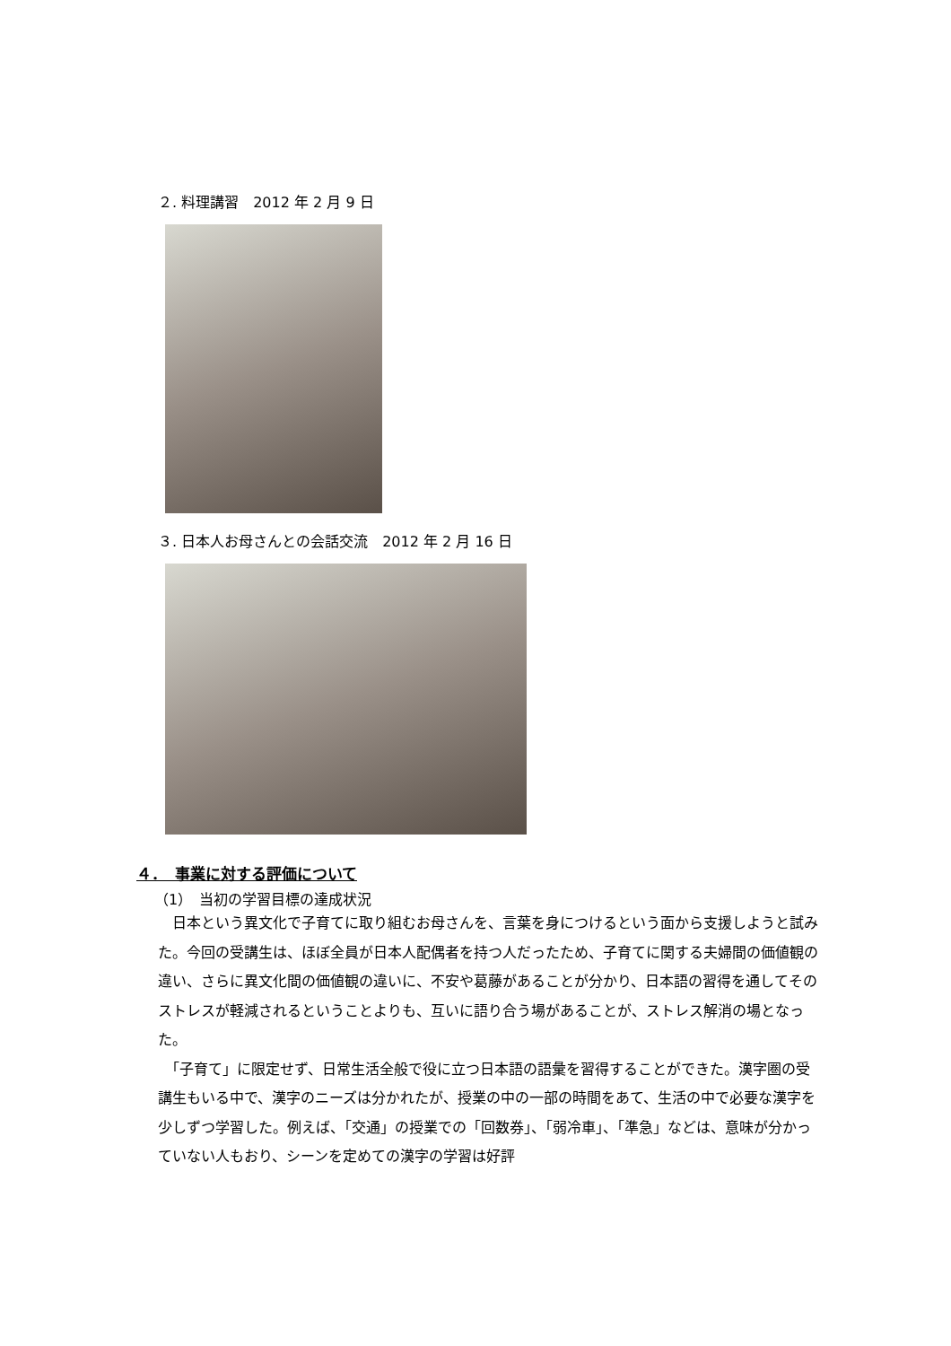２. 料理講習　2012 年 2 月 9 日
３. 日本人お母さんとの会話交流　2012 年 2 月 16 日
４．　事業に対する評価について
（1）　当初の学習目標の達成状況
　日本という異文化で子育てに取り組むお母さんを、言葉を身につけるという面から支援しようと試みた。今回の受講生は、ほぼ全員が日本人配偶者を持つ人だったため、子育てに関する夫婦間の価値観の違い、さらに異文化間の価値観の違いに、不安や葛藤があることが分かり、日本語の習得を通してそのストレスが軽減されるということよりも、互いに語り合う場があることが、ストレス解消の場となった。
　「子育て」に限定せず、日常生活全般で役に立つ日本語の語彙を習得することができた。漢字圏の受講生もいる中で、漢字のニーズは分かれたが、授業の中の一部の時間をあて、生活の中で必要な漢字を少しずつ学習した。例えば、「交通」の授業での「回数券」、「弱冷車」、「準急」などは、意味が分かっていない人もおり、シーンを定めての漢字の学習は好評